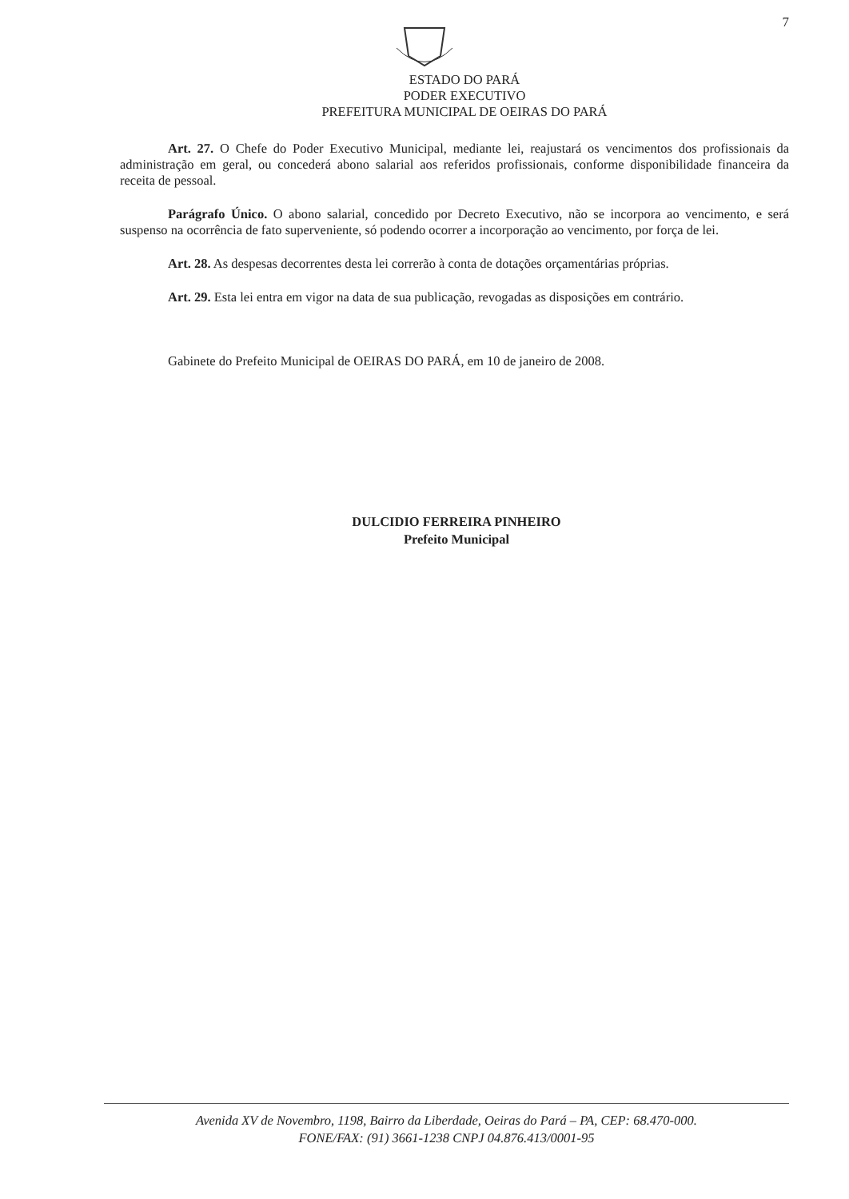7
ESTADO DO PARÁ
PODER EXECUTIVO
PREFEITURA MUNICIPAL DE OEIRAS DO PARÁ
Art. 27. O Chefe do Poder Executivo Municipal, mediante lei, reajustará os vencimentos dos profissionais da administração em geral, ou concederá abono salarial aos referidos profissionais, conforme disponibilidade financeira da receita de pessoal.
Parágrafo Único. O abono salarial, concedido por Decreto Executivo, não se incorpora ao vencimento, e será suspenso na ocorrência de fato superveniente, só podendo ocorrer a incorporação ao vencimento, por força de lei.
Art. 28. As despesas decorrentes desta lei correrão à conta de dotações orçamentárias próprias.
Art. 29. Esta lei entra em vigor na data de sua publicação, revogadas as disposições em contrário.
Gabinete do Prefeito Municipal de OEIRAS DO PARÁ, em 10 de janeiro de 2008.
DULCIDIO FERREIRA PINHEIRO
Prefeito Municipal
Avenida XV de Novembro, 1198, Bairro da Liberdade, Oeiras do Pará – PA, CEP: 68.470-000.
FONE/FAX: (91) 3661-1238 CNPJ 04.876.413/0001-95